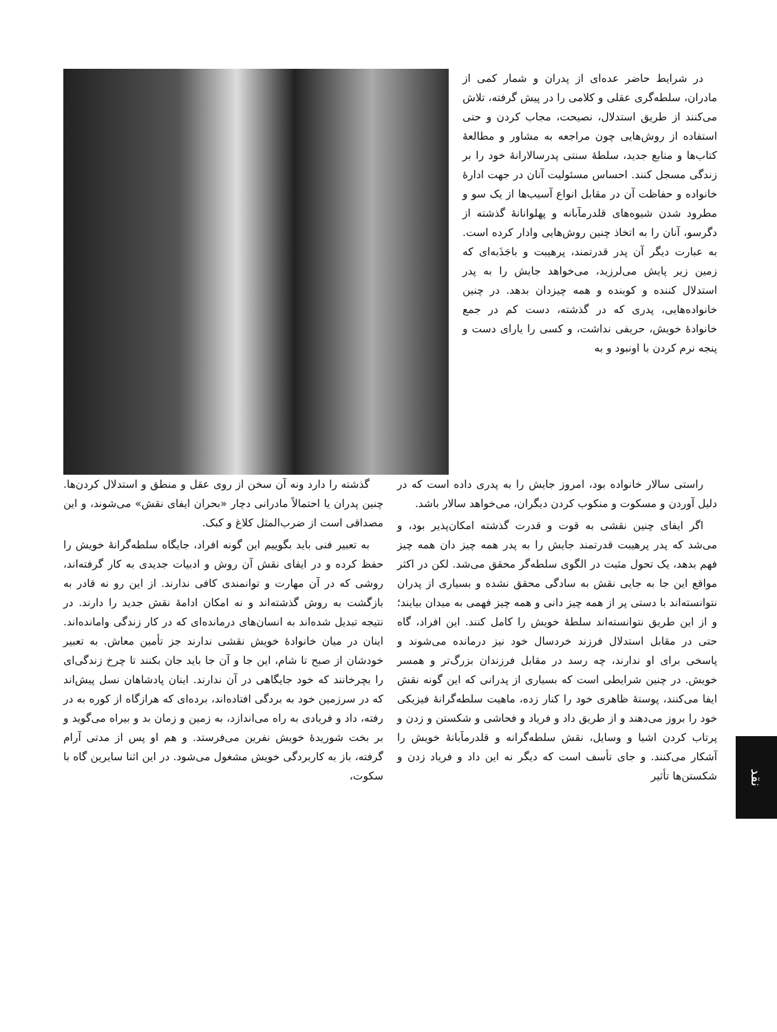در شرایط حاضر عده‌ای از پدران و شمار کمی از مادران، سلطه‌گری عقلی و کلامی را در پیش گرفته، تلاش می‌کنند از طریق استدلال، نصیحت، مجاب کردن و حتی استفاده از روش‌هایی چون مراجعه به مشاور و مطالعهٔ کتاب‌ها و منابع جدید، سلطهٔ سنتی پدرسالارانهٔ خود را بر زندگی مسجل کنند. احساس مسئولیت آنان در جهت ادارهٔ خانواده و حفاظت آن در مقابل انواع آسیب‌ها از یک سو و مطرود شدن شیوه‌های قلدرمآبانه و پهلوانانهٔ گذشته از دگرسو، آنان را به اتخاذ چنین روش‌هایی وادار کرده است. به عبارت دیگر آن پدر قدرتمند، پرهیبت و باجَذَبه‌ای که زمین زیر پایش می‌لرزید، می‌خواهد جایش را به پدر استدلال کننده و کوبنده و همه چیزدان بدهد. در چنین خانواده‌هایی، پدری که در گذشته، دست کم در جمع خانوادهٔ خویش، حریفی نداشت، و کسی را یارای دست و پنجه نرم کردن با اونبود و به
راستی سالار خانواده بود، امروز جایش را به پدری داده است که در دلیل آوردن و مسکوت و منکوب کردن دیگران، می‌خواهد سالار باشد.
اگر ایفای چنین نقشی به قوت و قدرت گذشته امکان‌پذیر بود، و می‌شد که پدر پرهیبت قدرتمند جایش را به پدر همه چیز دان همه چیز فهم بدهد، یک تحول مثبت در الگوی سلطه‌گر محقق می‌شد. لکن در اکثر مواقع این جا به جایی نقش به سادگی محقق نشده و بسیاری از پدران نتوانسته‌اند با دستی پر از همه چیز دانی و همه چیز فهمی به میدان بیایند؛ و از این طریق نتوانسته‌اند سلطهٔ خویش را کامل کنند. این افراد، گاه حتی در مقابل استدلال فرزند خردسال خود نیز درمانده می‌شوند و پاسخی برای او ندارند، چه رسد در مقابل فرزندان بزرگ‌تر و همسر خویش. در چنین شرایطی است که بسیاری از پدرانی که این گونه نقش ایفا می‌کنند، پوستهٔ ظاهری خود را کنار زده، ماهیت سلطه‌گرانهٔ فیزیکی خود را بروز می‌دهند و از طریق داد و فریاد و فحاشی و شکستن و زدن و پرتاب کردن اشیا و وسایل، نقش سلطه‌گرانه و قلدرمآبانهٔ خویش را آشکار می‌کنند. و جای تأسف است که دیگر نه این داد و فریاد زدن و شکستن‌ها تأثیر
گذشته را دارد ونه آن سخن از روی عقل و منطق و استدلال کردن‌ها. چنین پدران یا احتمالاً مادرانی دچار «بحران ایفای نقش» می‌شوند، و این مصداقی است از ضرب‌المثل کلاغ و کبک.
به تعبیر فنی باید بگوییم این گونه افراد، جایگاه سلطه‌گرانهٔ خویش را حفظ کرده و در ایفای نقش آن روش و ادبیات جدیدی به کار گرفته‌اند، روشی که در آن مهارت و توانمندی کافی ندارند. از این رو نه قادر به بازگشت به روش گذشته‌اند و نه امکان ادامهٔ نقش جدید را دارند. در نتیجه تبدیل شده‌اند به انسان‌های درمانده‌ای که در کار زندگی وامانده‌اند. اینان در میان خانوادهٔ خویش نقشی ندارند جز تأمین معاش. به تعبیر خودشان از صبح تا شام، این جا و آن جا باید جان بکنند تا چرخ زندگی‌ای را بچرخانند که خود جایگاهی در آن ندارند. اینان پادشاهان نسل پیش‌اند که در سرزمین خود به بردگی افتاده‌اند، برده‌ای که هرازگاه از کوره به در رفته، داد و فریادی به راه می‌اندازد، به زمین و زمان بد و بیراه می‌گوید و بر بخت شوریدهٔ خویش نفرین می‌فرستد. و هم او پس از مدتی آرام گرفته، باز به کاربردگی خویش مشغول می‌شود. در این اثنا سایرین گاه با سکوت،
نقد